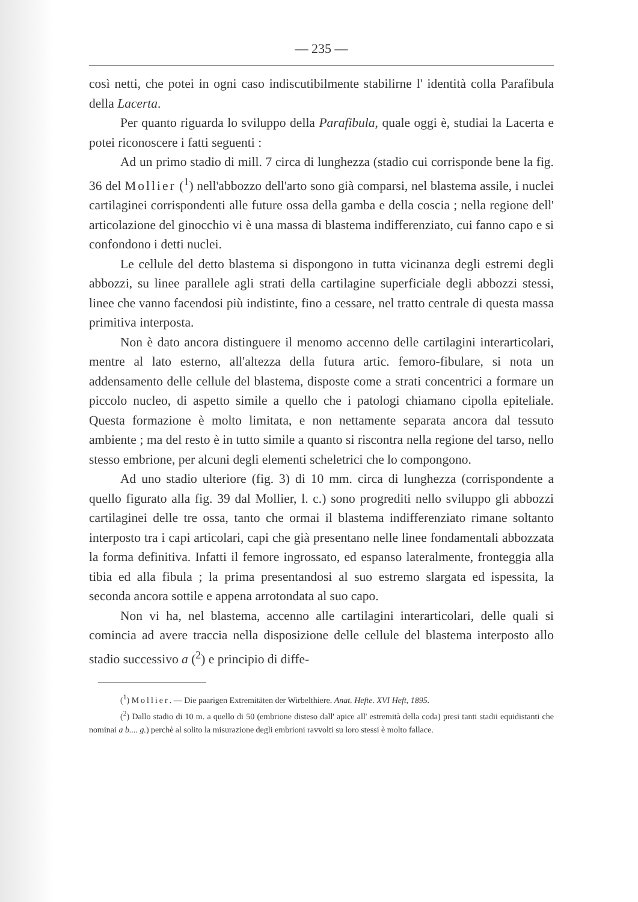— 235 —
così netti, che potei in ogni caso indiscutibilmente stabilirne l' identità colla Parafibula della Lacerta.
Per quanto riguarda lo sviluppo della Parafibula, quale oggi è, studiai la Lacerta e potei riconoscere i fatti seguenti :
Ad un primo stadio di mill. 7 circa di lunghezza (stadio cui corrisponde bene la fig. 36 del Mollier (<sup>1</sup>) nell'abbozzo dell'arto sono già comparsi, nel blastema assile, i nuclei cartilaginei corrispondenti alle future ossa della gamba e della coscia ; nella regione dell' articolazione del ginocchio vi è una massa di blastema indifferenziato, cui fanno capo e si confondono i detti nuclei.
Le cellule del detto blastema si dispongono in tutta vicinanza degli estremi degli abbozzi, su linee parallele agli strati della cartilagine superficiale degli abbozzi stessi, linee che vanno facendosi più indistinte, fino a cessare, nel tratto centrale di questa massa primitiva interposta.
Non è dato ancora distinguere il menomo accenno delle cartilagini interarticolari, mentre al lato esterno, all'altezza della futura artic. femoro-fibulare, si nota un addensamento delle cellule del blastema, disposte come a strati concentrici a formare un piccolo nucleo, di aspetto simile a quello che i patologi chiamano cipolla epiteliale. Questa formazione è molto limitata, e non nettamente separata ancora dal tessuto ambiente ; ma del resto è in tutto simile a quanto si riscontra nella regione del tarso, nello stesso embrione, per alcuni degli elementi scheletrici che lo compongono.
Ad uno stadio ulteriore (fig. 3) di 10 mm. circa di lunghezza (corrispondente a quello figurato alla fig. 39 dal Mollier, l. c.) sono progrediti nello sviluppo gli abbozzi cartilaginei delle tre ossa, tanto che ormai il blastema indifferenziato rimane soltanto interposto tra i capi articolari, capi che già presentano nelle linee fondamentali abbozzata la forma definitiva. Infatti il femore ingrossato, ed espanso lateralmente, fronteggia alla tibia ed alla fibula ; la prima presentandosi al suo estremo slargata ed ispessita, la seconda ancora sottile e appena arrotondata al suo capo.
Non vi ha, nel blastema, accenno alle cartilagini interarticolari, delle quali si comincia ad avere traccia nella disposizione delle cellule del blastema interposto allo stadio successivo a (<sup>2</sup>) e principio di diffe-
(<sup>1</sup>) Mollier. — Die paarigen Extremitäten der Wirbelthiere. Anat. Hefte. XVI Heft, 1895.
(<sup>2</sup>) Dallo stadio di 10 m. a quello di 50 (embrione disteso dall' apice all' estremità della coda) presi tanti stadii equidistanti che nominai a b.... g.) perchè al solito la misurazione degli embrioni ravvolti su loro stessi è molto fallace.